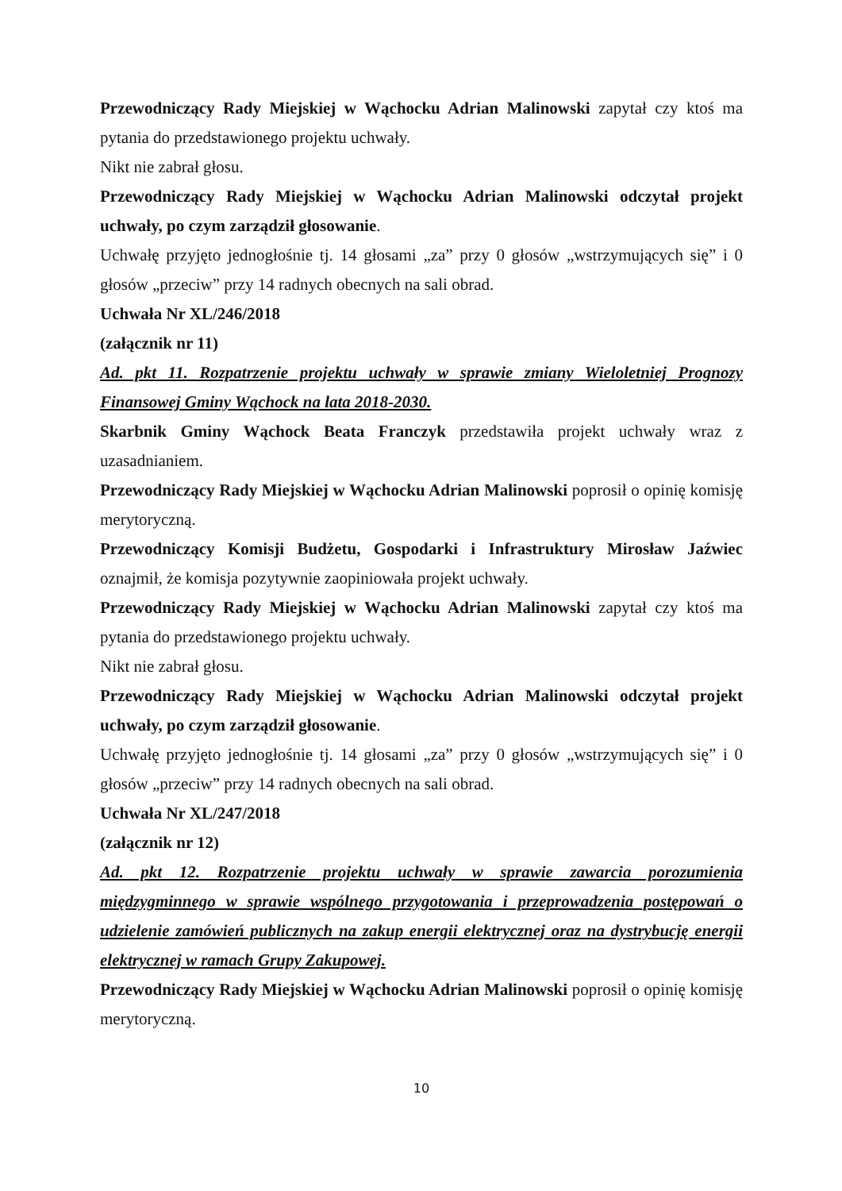Przewodniczący Rady Miejskiej w Wąchocku Adrian Malinowski zapytał czy ktoś ma pytania do przedstawionego projektu uchwały.
Nikt nie zabrał głosu.
Przewodniczący Rady Miejskiej w Wąchocku Adrian Malinowski odczytał projekt uchwały, po czym zarządził głosowanie.
Uchwałę przyjęto jednogłośnie tj. 14 głosami „za” przy 0 głosów „wstrzymujących się” i 0 głosów „przeciw” przy 14 radnych obecnych na sali obrad.
Uchwała Nr XL/246/2018
(załącznik nr 11)
Ad. pkt 11. Rozpatrzenie projektu uchwały w sprawie zmiany Wieloletniej Prognozy Finansowej Gminy Wąchock na lata 2018-2030.
Skarbnik Gminy Wąchock Beata Franczyk przedstawiła projekt uchwały wraz z uzasadnianiem.
Przewodniczący Rady Miejskiej w Wąchocku Adrian Malinowski poprosił o opinię komisję merytoryczną.
Przewodniczący Komisji Budżetu, Gospodarki i Infrastruktury Mirosław Jaźwiec oznajmił, że komisja pozytywnie zaopiniowała projekt uchwały.
Przewodniczący Rady Miejskiej w Wąchocku Adrian Malinowski zapytał czy ktoś ma pytania do przedstawionego projektu uchwały.
Nikt nie zabrał głosu.
Przewodniczący Rady Miejskiej w Wąchocku Adrian Malinowski odczytał projekt uchwały, po czym zarządził głosowanie.
Uchwałę przyjęto jednogłośnie tj. 14 głosami „za” przy 0 głosów „wstrzymujących się” i 0 głosów „przeciw” przy 14 radnych obecnych na sali obrad.
Uchwała Nr XL/247/2018
(załącznik nr 12)
Ad. pkt 12. Rozpatrzenie projektu uchwały w sprawie zawarcia porozumienia międzygminnego w sprawie wspólnego przygotowania i przeprowadzenia postępowań o udzielenie zamówień publicznych na zakup energii elektrycznej oraz na dystrybucję energii elektrycznej w ramach Grupy Zakupowej.
Przewodniczący Rady Miejskiej w Wąchocku Adrian Malinowski poprosił o opinię komisję merytoryczną.
10